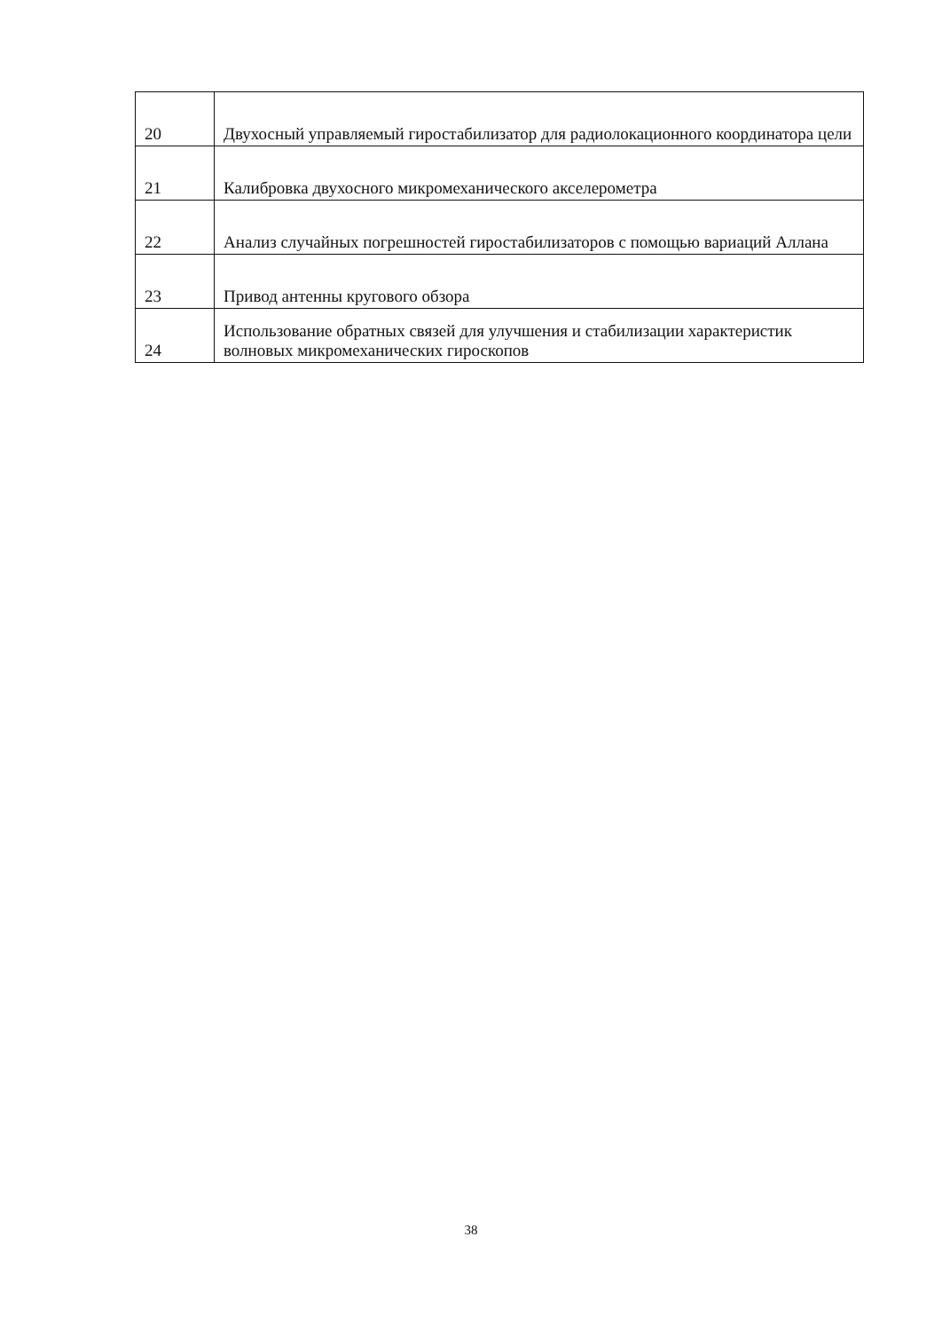| 20 | Двухосный управляемый гиростабилизатор для радиолокационного координатора цели |
| 21 | Калибровка двухосного микромеханического акселерометра |
| 22 | Анализ случайных погрешностей гиростабилизаторов с помощью вариаций Аллана |
| 23 | Привод антенны кругового обзора |
| 24 | Использование обратных связей для улучшения и стабилизации характеристик волновых микромеханических гироскопов |
38